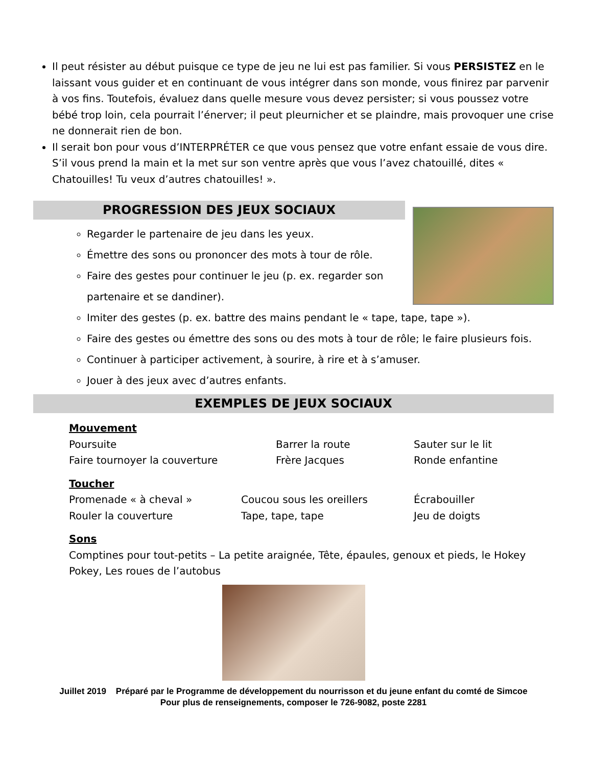Il peut résister au début puisque ce type de jeu ne lui est pas familier. Si vous PERSISTEZ en le laissant vous guider et en continuant de vous intégrer dans son monde, vous finirez par parvenir à vos fins. Toutefois, évaluez dans quelle mesure vous devez persister; si vous poussez votre bébé trop loin, cela pourrait l’énerver; il peut pleurnicher et se plaindre, mais provoquer une crise ne donnerait rien de bon.
Il serait bon pour vous d’INTERPRÉTER ce que vous pensez que votre enfant essaie de vous dire. S’il vous prend la main et la met sur son ventre après que vous l’avez chatouillé, dites « Chatouilles! Tu veux d’autres chatouilles! ».
PROGRESSION DES JEUX SOCIAUX
Regarder le partenaire de jeu dans les yeux.
Émettre des sons ou prononcer des mots à tour de rôle.
Faire des gestes pour continuer le jeu (p. ex. regarder son partenaire et se dandiner).
Imiter des gestes (p. ex. battre des mains pendant le « tape, tape, tape »).
Faire des gestes ou émettre des sons ou des mots à tour de rôle; le faire plusieurs fois.
Continuer à participer activement, à sourire, à rire et à s’amuser.
Jouer à des jeux avec d’autres enfants.
EXEMPLES DE JEUX SOCIAUX
Mouvement
Poursuite Barrer la route Sauter sur le lit
Faire tournoyer la couverture Frère Jacques Ronde enfantine
Toucher
Promenade « à cheval » Coucou sous les oreillers Écrabouiller
Rouler la couverture Tape, tape, tape Jeu de doigts
Sons
Comptines pour tout-petits – La petite araignée, Tête, épaules, genoux et pieds, le Hokey Pokey, Les roues de l’autobus
Juillet 2019 Préparé par le Programme de développement du nourrisson et du jeune enfant du comté de Simcoe
Pour plus de renseignements, composer le 726-9082, poste 2281